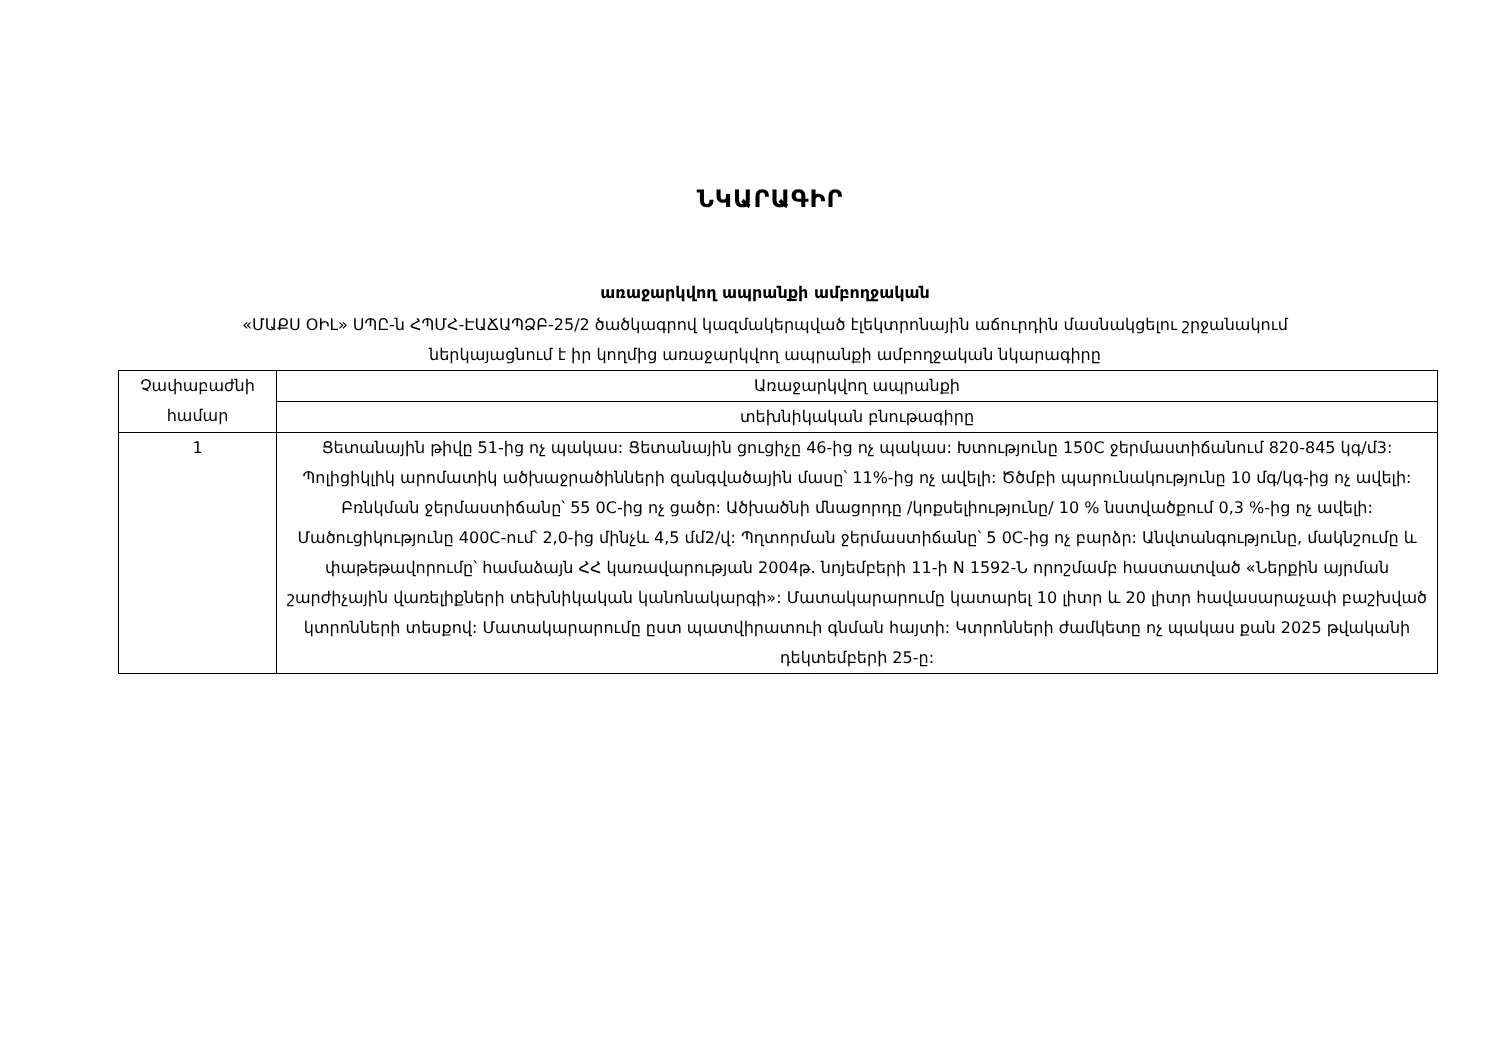ՆԿԱՐԱԳԻՐ
առաջարկվող ապրանքի ամբողջական
«ՄԱՔՍ ՕԻԼ» ՍՊԸ-ն ՀՊՄՀ-ԷԱՃԱՊՁԲ-25/2 ծածկագրով կազմակերպված էլեկտրոնային աճուրդին մասնակցելու շրջանակում
ներկայացնում է իր կողմից առաջարկվող ապրանքի ամբողջական նկարագիրը
| Չափաբաժնի համար | Առաջարկվող ապրանքի |
| --- | --- |
| | տեխնիկական բնութագիրը |
| 1 | Ցետանային թիվը 51-ից ոչ պակաս: Ցետանային ցուցիչը 46-ից ոչ պակաս: Խտությունը 150C ջերմաստիճանում 820-845 կգ/մ3: Պոլիցիկլիկ արոմատիկ ածխաջրածինների զանգվածային մասը՝ 11%-ից ոչ ավելի: Ծծմբի պարունակությունը 10 մգ/կգ-ից ոչ ավելի: Բռնկման ջերմաստիճանը՝ 55 0C-ից ոչ ցածր: Ածխածնի մնացորդը /կոքսելիությունը/ 10 % նստվածքում 0,3 %-ից ոչ ավելի: Մածուցիկությունը 400C-ում՝ 2,0-ից մինչև 4,5 մմ2/վ: Պղտորման ջերմաստիճանը՝ 5 0C-ից ոչ բարձր: Անվտանգությունը, մակնշումը և փաթեթավորումը՝ համաձայն ՀՀ կառավարության 2004թ. նոյեմբերի 11-ի N 1592-Ն որոշմամբ հաստատված «Ներքին այրման շարժիչային վառելիքների տեխնիկական կանոնակարգի»: Մատակարարումը կատարել 10 լիտր և 20 լիտր հավասարաչափ բաշխված կտրոնների տեսքով: Մատակարարումը ըստ պատվիրատուի գնման հայտի: Կտրոնների ժամկետը ոչ պակաս քան 2025 թվականի դեկտեմբերի 25-ը: |